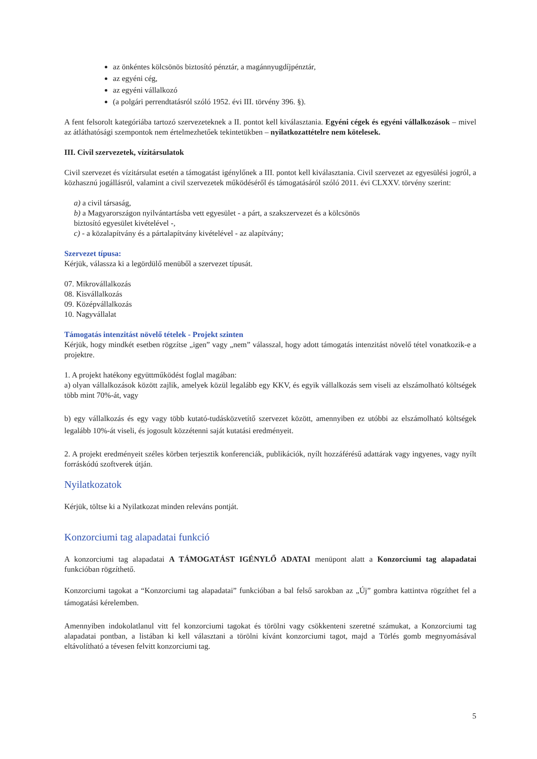az önkéntes kölcsönös biztosító pénztár, a magánnyugdíjpénztár,
az egyéni cég,
az egyéni vállalkozó
(a polgári perrendtatásról szóló 1952. évi III. törvény 396. §).
A fent felsorolt kategóriába tartozó szervezeteknek a II. pontot kell kiválasztania. Egyéni cégek és egyéni vállalkozások – mivel az átláthatósági szempontok nem értelmezhetőek tekintetükben – nyilatkozattételre nem kötelesek.
III. Civil szervezetek, vízitársulatok
Civil szervezet és vízitársulat esetén a támogatást igénylőnek a III. pontot kell kiválasztania. Civil szervezet az egyesülési jogról, a közhasznú jogállásról, valamint a civil szervezetek működéséről és támogatásáról szóló 2011. évi CLXXV. törvény szerint:
a) a civil társaság,
b) a Magyarországon nyilvántartásba vett egyesület - a párt, a szakszervezet és a kölcsönös
biztosító egyesület kivételével -,
c) - a közalapítvány és a pártalapítvány kivételével - az alapítvány;
Szervezet típusa:
Kérjük, válassza ki a legördülő menüből a szervezet típusát.
07. Mikrovállalkozás
08. Kisvállalkozás
09. Középvállalkozás
10. Nagyvállalat
Támogatás intenzitást növelő tételek - Projekt szinten
Kérjük, hogy mindkét esetben rögzítse „igen” vagy „nem” válasszal, hogy adott támogatás intenzitást növelő tétel vonatkozik-e a projektre.
1. A projekt hatékony együttműködést foglal magában:
a) olyan vállalkozások között zajlik, amelyek közül legalább egy KKV, és egyik vállalkozás sem viseli az elszámolható költségek több mint 70%-át, vagy
b) egy vállalkozás és egy vagy több kutató-tudásközvetítő szervezet között, amennyiben ez utóbbi az elszámolható költségek legalább 10%-át viseli, és jogosult közzétenni saját kutatási eredményeit.
2. A projekt eredményeit széles körben terjesztik konferenciák, publikációk, nyílt hozzáférésű adattárak vagy ingyenes, vagy nyílt forráskódú szoftverek útján.
Nyilatkozatok
Kérjük, töltse ki a Nyilatkozat minden releváns pontját.
Konzorciumi tag alapadatai funkció
A konzorciumi tag alapadatai A TÁMOGATÁST IGÉNYLŐ ADATAI menüpont alatt a Konzorciumi tag alapadatai funkcióban rögzíthető.
Konzorciumi tagokat a “Konzorciumi tag alapadatai” funkcióban a bal felső sarokban az „Új” gombra kattintva rögzíthet fel a támogatási kérelemben.
Amennyiben indokolatlanul vitt fel konzorciumi tagokat és törölni vagy csökkenteni szeretné számukat, a Konzorciumi tag alapadatai pontban, a listában ki kell választani a törölni kívánt konzorciumi tagot, majd a Törlés gomb megnyomásával eltávolítható a tévesen felvitt konzorciumi tag.
5